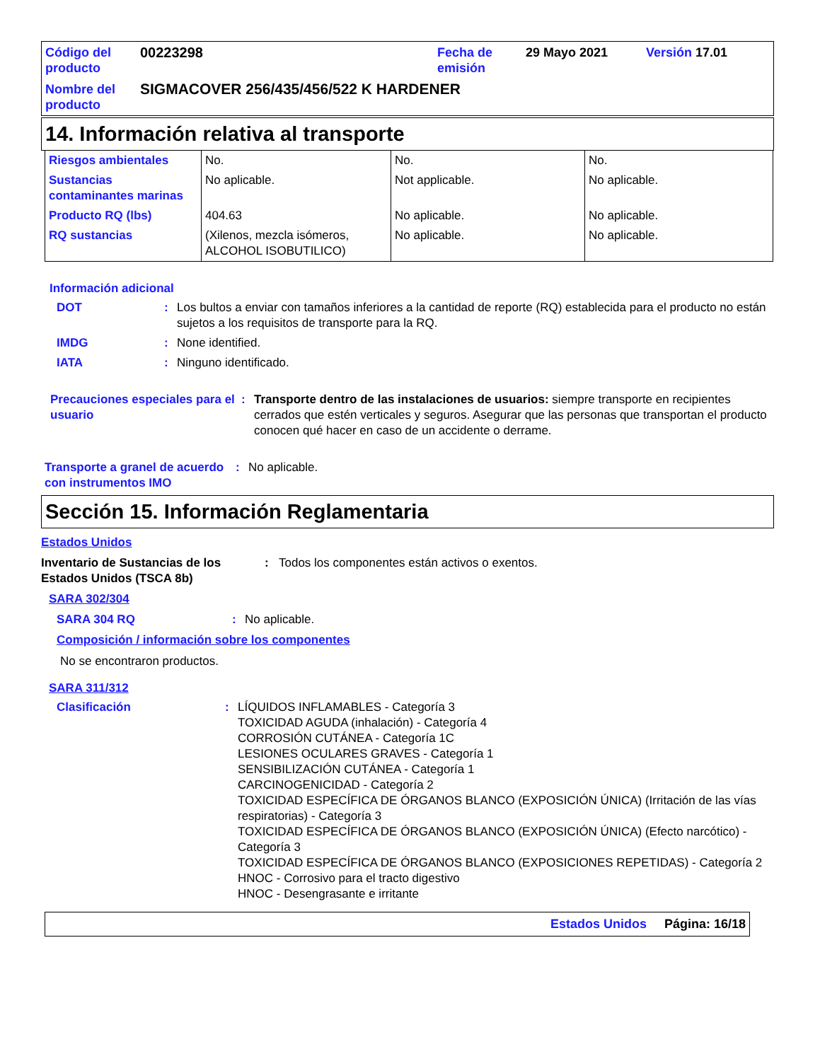| Código del producto | 00223298 | Fecha de emisión | 29 Mayo 2021 | Versión 17.01 |
| Nombre del producto | SIGMACOVER 256/435/456/522 K HARDENER | | | |
14. Información relativa al transporte
| Riesgos ambientales | No. | No. | No. |
| Sustancias contaminantes marinas | No aplicable. | Not applicable. | No aplicable. |
| Producto RQ (lbs) | 404.63 | No aplicable. | No aplicable. |
| RQ sustancias | (Xilenos, mezcla isómeros, ALCOHOL ISOBUTILICO) | No aplicable. | No aplicable. |
Información adicional
DOT: Los bultos a enviar con tamaños inferiores a la cantidad de reporte (RQ) establecida para el producto no están sujetos a los requisitos de transporte para la RQ.
IMDG: None identified.
IATA: Ninguno identificado.
Precauciones especiales para el usuario: Transporte dentro de las instalaciones de usuarios: siempre transporte en recipientes cerrados que estén verticales y seguros. Asegurar que las personas que transportan el producto conocen qué hacer en caso de un accidente o derrame.
Transporte a granel de acuerdo con instrumentos IMO: No aplicable.
Sección 15. Información Reglamentaria
Estados Unidos
Inventario de Sustancias de los Estados Unidos (TSCA 8b): Todos los componentes están activos o exentos.
SARA 302/304
SARA 304 RQ: No aplicable.
Composición / información sobre los componentes
No se encontraron productos.
SARA 311/312
Clasificación: LÍQUIDOS INFLAMABLES - Categoría 3
TOXICIDAD AGUDA (inhalación) - Categoría 4
CORROSIÓN CUTÁNEA - Categoría 1C
LESIONES OCULARES GRAVES - Categoría 1
SENSIBILIZACIÓN CUTÁNEA - Categoría 1
CARCINOGENICIDAD - Categoría 2
TOXICIDAD ESPECÍFICA DE ÓRGANOS BLANCO (EXPOSICIÓN ÚNICA) (Irritación de las vías respiratorias) - Categoría 3
TOXICIDAD ESPECÍFICA DE ÓRGANOS BLANCO (EXPOSICIÓN ÚNICA) (Efecto narcótico) - Categoría 3
TOXICIDAD ESPECÍFICA DE ÓRGANOS BLANCO (EXPOSICIONES REPETIDAS) - Categoría 2
HNOC - Corrosivo para el tracto digestivo
HNOC - Desengrasante e irritante
Estados Unidos Página: 16/18